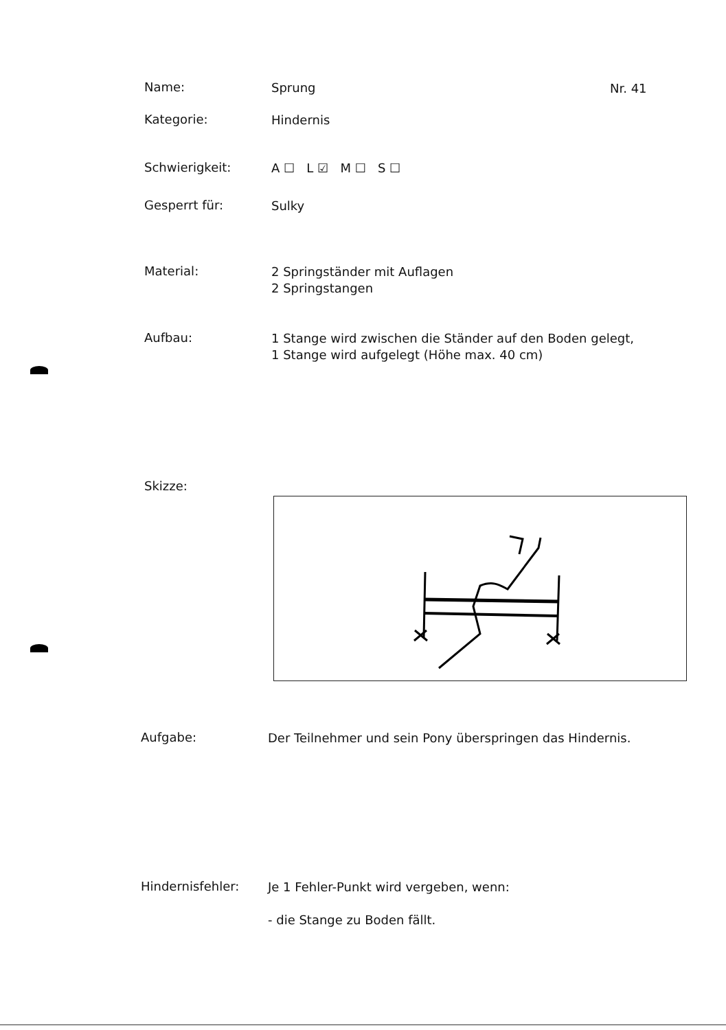Nr. 41
Name:
Sprung
Kategorie:
Hindernis
Schwierigkeit:
A ☐ L ☑ M ☐ S ☐
Gesperrt für:
Sulky
Material:
2 Springständer mit Auflagen
2 Springstangen
Aufbau:
1 Stange wird zwischen die Ständer auf den Boden gelegt,
1 Stange wird aufgelegt (Höhe max. 40 cm)
Skizze:
Aufgabe:
Der Teilnehmer und sein Pony überspringen das Hindernis.
Hindernisfehler:
Je 1 Fehler-Punkt wird vergeben, wenn:
- die Stange zu Boden fällt.